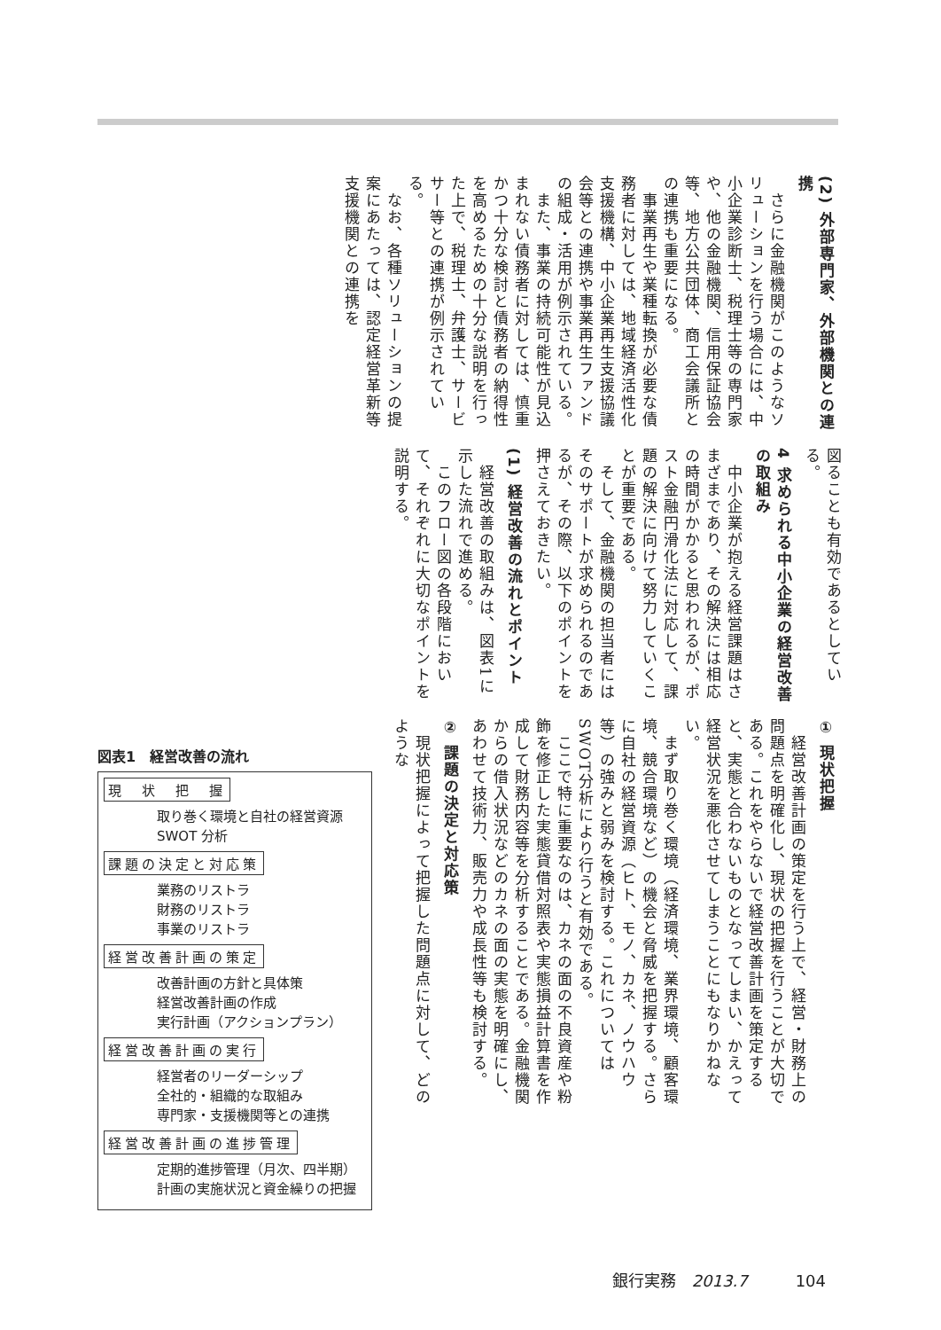(2) 外部専門家、外部機関との連携
　さらに金融機関がこのようなソリューションを行う場合には、中小企業診断士、税理士等の専門家や、他の金融機関、信用保証協会等、地方公共団体、商工会議所との連携も重要になる。
　事業再生や業種転換が必要な債務者に対しては、地域経済活性化支援機構、中小企業再生支援協議会等との連携や事業再生ファンドの組成・活用が例示されている。
　また、事業の持続可能性が見込まれない債務者に対しては、慎重かつ十分な検討と債務者の納得性を高めるための十分な説明を行った上で、税理士、弁護士、サービサー等との連携が例示されている。
　なお、各種ソリューションの提案にあたっては、認定経営革新等支援機関との連携を
図ることも有効であるとしている。
4 求められる中小企業の経営改善の取組み
　中小企業が抱える経営課題はさまざまであり、その解決には相応の時間がかかると思われるが、ポスト金融円滑化法に対応して、課題の解決に向けて努力していくことが重要である。
　そして、金融機関の担当者にはそのサポートが求められるのであるが、その際、以下のポイントを押さえておきたい。
(1) 経営改善の流れとポイント
　経営改善の取組みは、図表1に示した流れで進める。
　このフロー図の各段階において、それぞれに大切なポイントを説明する。
① 現状把握
　経営改善計画の策定を行う上で、経営・財務上の問題点を明確化し、現状の把握を行うことが大切である。これをやらないで経営改善計画を策定すると、実態と合わないものとなってしまい、かえって経営状況を悪化させてしまうことにもなりかねない。
　まず取り巻く環境（経済環境、業界環境、顧客環境、競合環境など）の機会と脅威を把握する。さらに自社の経営資源（ヒト、モノ、カネ、ノウハウ等）の強みと弱みを検討する。これについてはSWOT分析により行うと有効である。
　ここで特に重要なのは、カネの面の不良資産や粉飾を修正した実態貸借対照表や実態損益計算書を作成して財務内容等を分析することである。金融機関からの借入状況などのカネの面の実態を明確にし、あわせて技術力、販売力や成長性等も検討する。
② 課題の決定と対応策
　現状把握によって把握した問題点に対して、どのような
図表1　経営改善の流れ
現　状　把　握
取り巻く環境と自社の経営資源
SWOT 分析
課題の決定と対応策
業務のリストラ
財務のリストラ
事業のリストラ
経営改善計画の策定
改善計画の方針と具体策
経営改善計画の作成
実行計画（アクションプラン）
経営改善計画の実行
経営者のリーダーシップ
全社的・組織的な取組み
専門家・支援機関等との連携
経営改善計画の進捗管理
定期的進捗管理（月次、四半期）
計画の実施状況と資金繰りの把握
銀行実務　2013.7　　　104